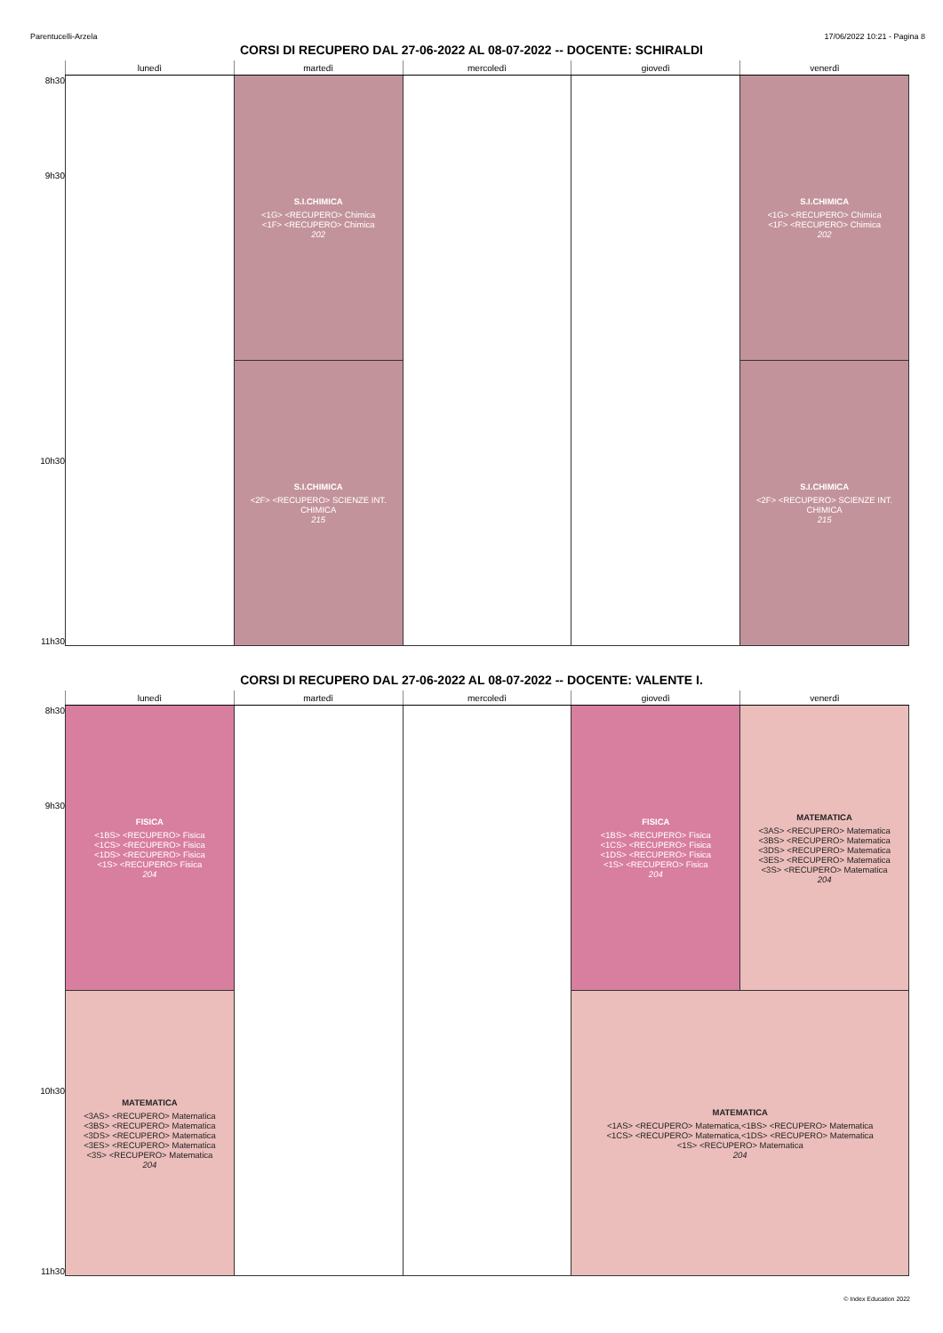Parentucelli-Arzela 17/06/2022 10:21 - Pagina 8
CORSI DI RECUPERO DAL 27-06-2022 AL 08-07-2022 -- DOCENTE: SCHIRALDI
| | lunedì | martedì | mercoledì | giovedì | venerdì |
| --- | --- | --- | --- | --- | --- |
| 8h30 | | S.I.CHIMICA <1G> <RECUPERO> Chimica <1F> <RECUPERO> Chimica 202 | | | S.I.CHIMICA <1G> <RECUPERO> Chimica <1F> <RECUPERO> Chimica 202 |
| 9h30 | | | | | |
| | | S.I.CHIMICA <2F> <RECUPERO> SCIENZE INT. CHIMICA 215 | | | S.I.CHIMICA <2F> <RECUPERO> SCIENZE INT. CHIMICA 215 |
| 10h30 | | | | | |
| 11h30 | | | | | |
CORSI DI RECUPERO DAL 27-06-2022 AL 08-07-2022 -- DOCENTE: VALENTE I.
| | lunedì | martedì | mercoledì | giovedì | venerdì |
| --- | --- | --- | --- | --- | --- |
| 8h30 | FISICA <1BS> <RECUPERO> Fisica <1CS> <RECUPERO> Fisica <1DS> <RECUPERO> Fisica <1S> <RECUPERO> Fisica 204 | | | FISICA <1BS> <RECUPERO> Fisica <1CS> <RECUPERO> Fisica <1DS> <RECUPERO> Fisica <1S> <RECUPERO> Fisica 204 | MATEMATICA <3AS> <RECUPERO> Matematica <3BS> <RECUPERO> Matematica <3DS> <RECUPERO> Matematica <3ES> <RECUPERO> Matematica <3S> <RECUPERO> Matematica 204 |
| 9h30 | | | | | |
| | MATEMATICA <3AS> <RECUPERO> Matematica <3BS> <RECUPERO> Matematica <3DS> <RECUPERO> Matematica <3ES> <RECUPERO> Matematica <3S> <RECUPERO> Matematica 204 | | | MATEMATICA <1AS> <RECUPERO> Matematica,<1BS> <RECUPERO> Matematica <1CS> <RECUPERO> Matematica,<1DS> <RECUPERO> Matematica <1S> <RECUPERO> Matematica 204 | |
| 10h30 | | | | | |
| 11h30 | | | | | |
© Index Education 2022